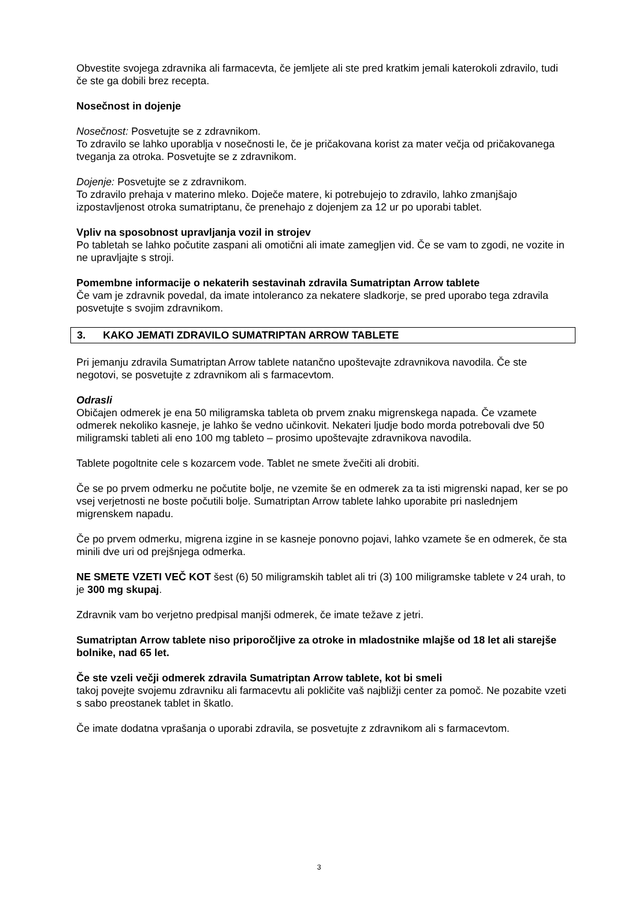Obvestite svojega zdravnika ali farmacevta, če jemljete ali ste pred kratkim jemali katerokoli zdravilo, tudi če ste ga dobili brez recepta.
Nosečnost in dojenje
Nosečnost: Posvetujte se z zdravnikom.
To zdravilo se lahko uporablja v nosečnosti le, če je pričakovana korist za mater večja od pričakovanega tveganja za otroka. Posvetujte se z zdravnikom.
Dojenje: Posvetujte se z zdravnikom.
To zdravilo prehaja v materino mleko. Doječe matere, ki potrebujejo to zdravilo, lahko zmanjšajo izpostavljenost otroka sumatriptanu, če prenehajo z dojenjem za 12 ur po uporabi tablet.
Vpliv na sposobnost upravljanja vozil in strojev
Po tabletah se lahko počutite zaspani ali omotični ali imate zamegljen vid. Če se vam to zgodi, ne vozite in ne upravljajte s stroji.
Pomembne informacije o nekaterih sestavinah zdravila Sumatriptan Arrow tablete
Če vam je zdravnik povedal, da imate intoleranco za nekatere sladkorje, se pred uporabo tega zdravila posvetujte s svojim zdravnikom.
3. KAKO JEMATI ZDRAVILO SUMATRIPTAN ARROW TABLETE
Pri jemanju zdravila Sumatriptan Arrow tablete natančno upoštevajte zdravnikova navodila. Če ste negotovi, se posvetujte z zdravnikom ali s farmacevtom.
Odrasli
Običajen odmerek je ena 50 miligramska tableta ob prvem znaku migrenskega napada. Če vzamete odmerek nekoliko kasneje, je lahko še vedno učinkovit. Nekateri ljudje bodo morda potrebovali dve 50 miligramski tableti ali eno 100 mg tableto – prosimo upoštevajte zdravnikova navodila.
Tablete pogoltnite cele s kozarcem vode. Tablet ne smete žvečiti ali drobiti.
Če se po prvem odmerku ne počutite bolje, ne vzemite še en odmerek za ta isti migrenski napad, ker se po vsej verjetnosti ne boste počutili bolje. Sumatriptan Arrow tablete lahko uporabite pri naslednjem migrenskem napadu.
Če po prvem odmerku, migrena izgine in se kasneje ponovno pojavi, lahko vzamete še en odmerek, če sta minili dve uri od prejšnjega odmerka.
NE SMETE VZETI VEČ KOT šest (6) 50 miligramskih tablet ali tri (3) 100 miligramske tablete v 24 urah, to je 300 mg skupaj.
Zdravnik vam bo verjetno predpisal manjši odmerek, če imate težave z jetri.
Sumatriptan Arrow tablete niso priporočljive za otroke in mladostnike mlajše od 18 let ali starejše bolnike, nad 65 let.
Če ste vzeli večji odmerek zdravila Sumatriptan Arrow tablete, kot bi smeli
takoj povejte svojemu zdravniku ali farmacevtu ali pokličite vaš najbližji center za pomoč. Ne pozabite vzeti s sabo preostanek tablet in škatlo.
Če imate dodatna vprašanja o uporabi zdravila, se posvetujte z zdravnikom ali s farmacevtom.
3